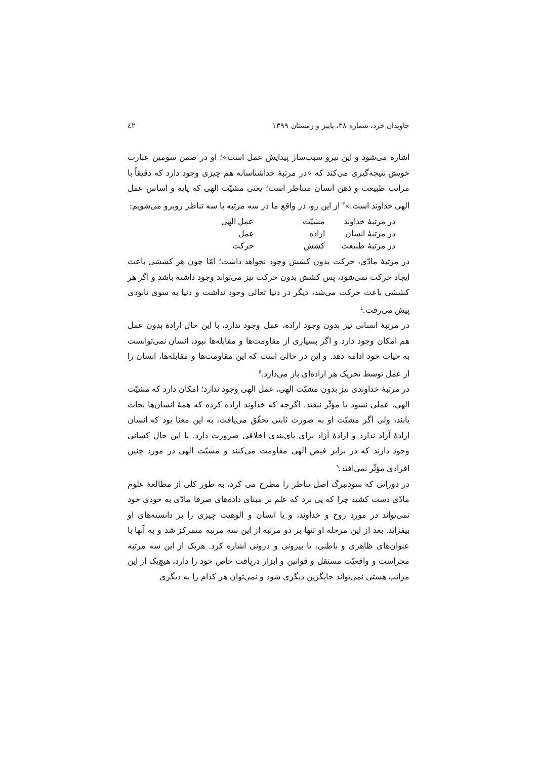جاویدان خرد، شماره ۳۸، پاییز و زمستان ۱۳۹۹ ٤٢
اشاره می‌شود و این نیرو سبب‌ساز پیدایش عمل است»؛ او در ضمن سومین عبارت خویش نتیجه‌گیری می‌کند که «در مرتبهٔ خداشناسانه هم چیزی وجود دارد که دقیقاً با مراتب طبیعت و ذهن انسان متناظر است؛ یعنی مشیّت الهی که پایه و اساس عمل الهی خداوند است.»<sup>۳</sup> از این رو، در واقع ما در سه مرتبه با سه تناظر روبرو می‌شویم:
| در مرتبهٔ خداوند | مشیّت | عمل الهی |
| در مرتبهٔ انسان | اراده | عمل |
| در مرتبهٔ طبیعت | کشش | حرکت |
در مرتبهٔ مادّی، حرکت بدون کشش وجود نخواهد داشت؛ امّا چون هر کششی باعث ایجاد حرکت نمی‌شود، پس کشش بدون حرکت نیز می‌تواند وجود داشته باشد و اگر هر کششی باعث حرکت می‌شد، دیگر در دنیا تعالی وجود نداشت و دنیا به سوی نابودی پیش می‌رفت.<sup>٤</sup>
در مرتبهٔ انسانی نیز بدون وجود اراده، عمل وجود ندارد، با این حال ارادهٔ بدون عمل هم امکان وجود دارد و اگر بسیاری از مقاومت‌ها و مقابله‌ها نبود، انسان نمی‌توانست به حیات خود ادامه دهد. و این در حالی است که این مقاومت‌ها و مقابله‌ها، انسان را از عمل توسط تحریک هر اراده‌ای باز می‌دارد.<sup>٥</sup>
در مرتبهٔ خداوندی نیز بدون مشیّت الهی، عمل الهی وجود ندارد؛ امکان دارد که مشیّت الهی، عملی نشود یا مؤثّر نیفتد. اگرچه که خداوند اراده کرده که همهٔ انسان‌ها نجات یابند، ولی اگر مشیّت او به صورت ثابتی تحقّق می‌یافت، به این معنا بود که انسان ارادهٔ آزاد ندارد و ارادهٔ آزاد برای پای‌بندی اخلاقی ضرورت دارد. با این حال کسانی وجود دارند که در برابر فیض الهی مقاومت می‌کنند و مشیّت الهی در مورد چنین افرادی مؤثّر نمی‌افتد.<sup>٦</sup>
در دورانی که سودنبرگ اصل تناظر را مطرح می کرد، به طور کلی از مطالعهٔ علوم مادّی دست کشید چرا که پی برد که علم بر مبنای داده‌های صرفا مادّی به خودی خود نمی‌تواند در مورد روح و خداوند، و یا انسان و الوهیت چیزی را بر دانسته‌های او بیفزاید. بعد از این مرحله او تنها بر دو مرتبه از این سه مرتبه متمرکز شد و به آنها با عنوان‌های ظاهری و باطنی، یا بیرونی و درونی اشاره کرد. هریک از این سه مرتبه مجزاست و واقعیّت مستقل و قوانین و ابزار دریافت خاص خود را دارد، هیچ‌یک از این مراتب هستی نمی‌تواند جایگزین دیگری شود و نمی‌توان هر کدام را به دیگری